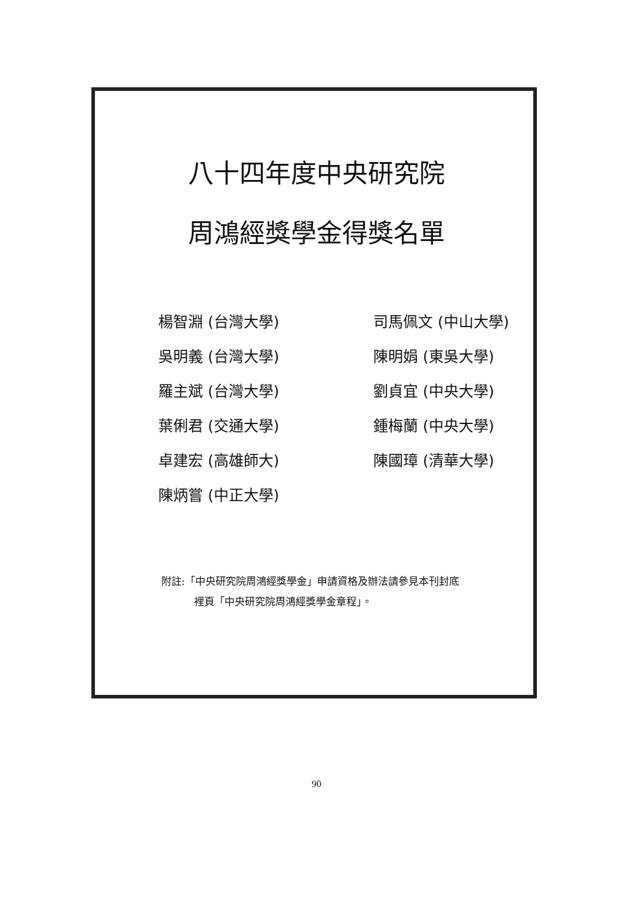八十四年度中央研究院
周鴻經獎學金得獎名單
楊智淵 (台灣大學)
司馬佩文 (中山大學)
吳明義 (台灣大學)
陳明娟 (東吳大學)
羅主斌 (台灣大學)
劉貞宜 (中央大學)
葉俐君 (交通大學)
鍾梅蘭 (中央大學)
卓建宏 (高雄師大)
陳國璋 (清華大學)
陳炳嘗 (中正大學)
附註:「中央研究院周鴻經獎學金」申請資格及辦法請參見本刊封底
裡頁「中央研究院周鴻經獎學金章程」。
90